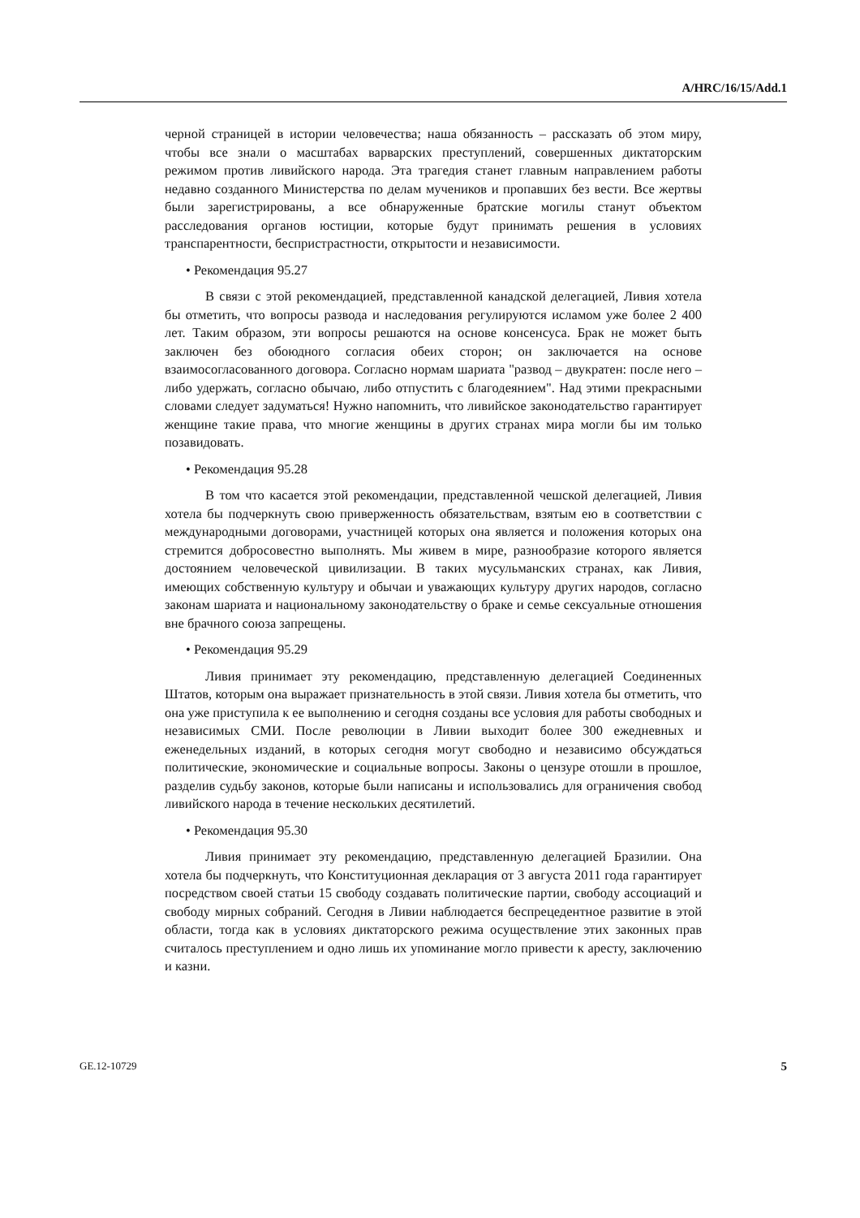A/HRC/16/15/Add.1
черной страницей в истории человечества; наша обязанность – рассказать об этом миру, чтобы все знали о масштабах варварских преступлений, совершенных диктаторским режимом против ливийского народа. Эта трагедия станет главным направлением работы недавно созданного Министерства по делам мучеников и пропавших без вести. Все жертвы были зарегистрированы, а все обнаруженные братские могилы станут объектом расследования органов юстиции, которые будут принимать решения в условиях транспарентности, беспристрастности, открытости и независимости.
• Рекомендация 95.27
В связи с этой рекомендацией, представленной канадской делегацией, Ливия хотела бы отметить, что вопросы развода и наследования регулируются исламом уже более 2 400 лет. Таким образом, эти вопросы решаются на основе консенсуса. Брак не может быть заключен без обоюдного согласия обеих сторон; он заключается на основе взаимосогласованного договора. Согласно нормам шариата "развод – двукратен: после него – либо удержать, согласно обычаю, либо отпустить с благодеянием". Над этими прекрасными словами следует задуматься! Нужно напомнить, что ливийское законодательство гарантирует женщине такие права, что многие женщины в других странах мира могли бы им только позавидовать.
• Рекомендация 95.28
В том что касается этой рекомендации, представленной чешской делегацией, Ливия хотела бы подчеркнуть свою приверженность обязательствам, взятым ею в соответствии с международными договорами, участницей которых она является и положения которых она стремится добросовестно выполнять. Мы живем в мире, разнообразие которого является достоянием человеческой цивилизации. В таких мусульманских странах, как Ливия, имеющих собственную культуру и обычаи и уважающих культуру других народов, согласно законам шариата и национальному законодательству о браке и семье сексуальные отношения вне брачного союза запрещены.
• Рекомендация 95.29
Ливия принимает эту рекомендацию, представленную делегацией Соединенных Штатов, которым она выражает признательность в этой связи. Ливия хотела бы отметить, что она уже приступила к ее выполнению и сегодня созданы все условия для работы свободных и независимых СМИ. После революции в Ливии выходит более 300 ежедневных и еженедельных изданий, в которых сегодня могут свободно и независимо обсуждаться политические, экономические и социальные вопросы. Законы о цензуре отошли в прошлое, разделив судьбу законов, которые были написаны и использовались для ограничения свобод ливийского народа в течение нескольких десятилетий.
• Рекомендация 95.30
Ливия принимает эту рекомендацию, представленную делегацией Бразилии. Она хотела бы подчеркнуть, что Конституционная декларация от 3 августа 2011 года гарантирует посредством своей статьи 15 свободу создавать политические партии, свободу ассоциаций и свободу мирных собраний. Сегодня в Ливии наблюдается беспрецедентное развитие в этой области, тогда как в условиях диктаторского режима осуществление этих законных прав считалось преступлением и одно лишь их упоминание могло привести к аресту, заключению и казни.
GE.12-10729 5